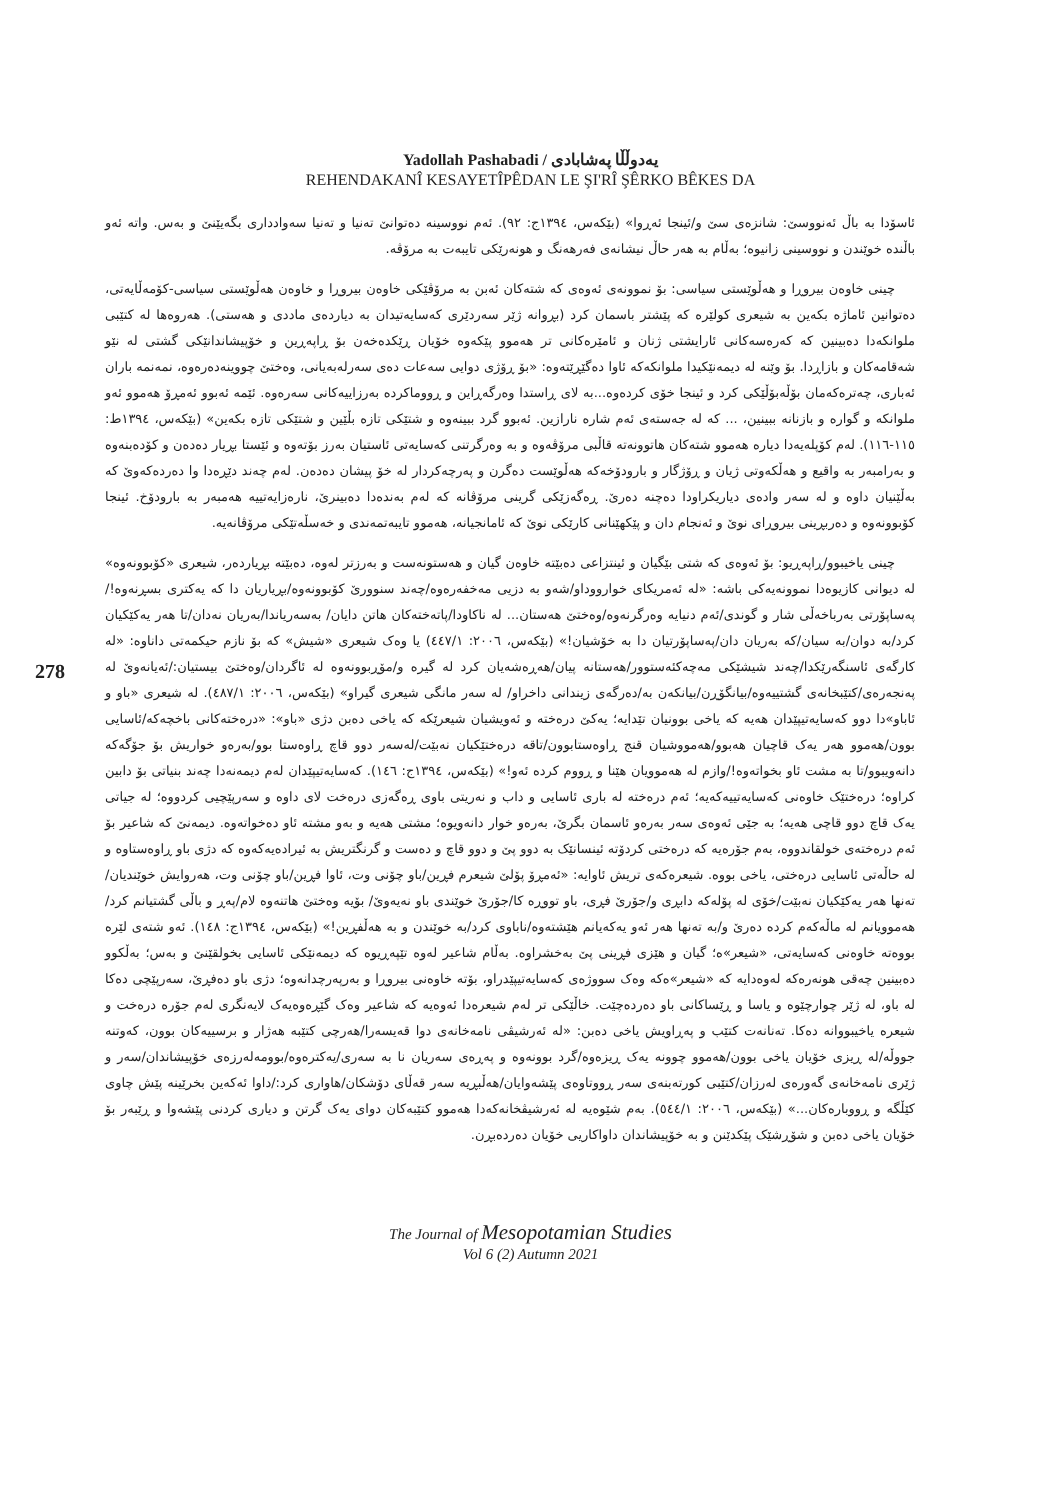Yadollah Pashabadi / یەدوڵڵا پەشابادی
REHENDAKANÎ KESAYETÎPÊDAN LE ŞI'RÎ ŞÊRKO BÊKES DA
278
ئاسۆدا بە باڵ ئەنووسێ: شانزەی سێ و/ئینجا ئەڕوا» (بێکەس، ١٣٩٤ج: ٩٢). ئەم نووسینە دەتوانێ تەنیا و تەنیا سەوادداری بگەیێنێ و بەس. واتە ئەو باڵندە خوێندن و نووسینی زانیوە؛ بەڵام بە هەر حاڵ نیشانەی فەرهەنگ و هونەرێکی تایبەت بە مرۆڤە.
چینی خاوەن بیروڕا و هەڵوێستی سیاسی: بۆ نموونەی ئەوەی کە شتەکان ئەبن بە مرۆڤێکی خاوەن بیروڕا و خاوەن هەڵوێستی سیاسی-کۆمەڵایەتی، دەتوانین ئاماژە بکەین بە شیعری کولێرە کە پێشتر باسمان کرد (بڕوانە ژێر سەردێری کەسایەتیدان بە دیاردەی ماددی و هەستی). هەروەها لە کتێبی ملوانکەدا دەبینین کە کەرەسەکانی ئارایشتی ژنان و ئامێرەکانی تر هەموو پێکەوە خۆیان ڕێکدەخەن بۆ ڕاپەڕین و خۆپیشاندانێکی گشتی لە نێو شەقامەکان و بازاڕدا. بۆ وێنە لە دیمەنێکیدا ملوانکەکە ئاوا دەگێڕێتەوە: «بۆ ڕۆژی دوایی سەعات دەی سەرلەبەیانی، وەختێ چووینەدەرەوە، نمەنمە باران ئەباری، چەترەکەمان بۆڵەبۆڵێکی کرد و ئینجا خۆی کردەوە...بە لای ڕاستدا وەرگەڕاین و ڕووماکردە بەرزاییەکانی سەرەوە. ئێمە ئەبوو ئەمڕۆ هەموو ئەو ملوانکە و گوارە و بازنانە ببینین، ... کە لە جەستەی ئەم شارە نارازین. ئەبوو گرد ببینەوە و شتێکی تازە بڵێین و شتێکی تازە بکەین» (بێکەس، ١٣٩٤ط: ١١٥-١١٦). لەم کۆپلەیەدا دیارە هەموو شتەکان هاتوونەتە قاڵبی مرۆڤەوە و بە وەرگرتنی کەسایەتی ئاستیان بەرز بۆتەوە و ئێستا بڕیار دەدەن و کۆدەبنەوە و بەرامبەر بە واقیع و هەڵکەوتی ژیان و ڕۆژگار و بارودۆخەکە هەڵوێست دەگرن و پەرچەکردار لە خۆ پیشان دەدەن. لەم چەند دێڕەدا وا دەردەکەوێ کە بەڵێنیان داوە و لە سەر وادەی دیاریکراودا دەچنە دەرێ. ڕەگەزێکی گرینی مرۆڤانە کە لەم بەندەدا دەبینرێ، نارەزایەتییە هەمبەر بە بارودۆخ. ئینجا کۆبوونەوە و دەربڕینی بیروڕای نوێ و ئەنجام دان و پێکهێنانی کارێکی نوێ کە ئامانجیانە، هەموو تایبەتمەندی و خەسڵەتێکی مرۆڤانەیە.
چینی یاخیبوو/ڕاپەڕیو: بۆ ئەوەی کە شتی بێگیان و ئینتزاعی دەبێتە خاوەن گیان و هەستونەست و بەرزتر لەوە، دەبێتە بڕیاردەر، شیعری «کۆبوونەوە» لە دیوانی کازیوەدا نموونەیەکی باشە: «لە ئەمریکای خوارووداو/شەو بە دزیی مەخفەرەوە/چەند سنوورێ کۆبوونەوە/بڕیاریان دا کە یەکتری بسڕنەوە!/پەساپۆرتی بەرباخەڵی شار و گوندی/ئەم دنیایە وەرگرنەوە/وەختێ هەستان... لە ناکاودا/پاتەختەکان هاتن دایان/ بەسەریاندا/بەریان نەدان/تا هەر یەکێکیان کرد/بە دوان/بە سیان/کە بەریان دان/پەساپۆرتیان دا بە خۆشیان!» (بێکەس، ٢٠٠٦: ٤٤٧/١) یا وەک شیعری «شیش» کە بۆ نازم حیکمەتی داناوە: «لە کارگەی ئاسنگەرێکدا/چەند شیشێکی مەچەکئەستوور/هەستانە پیان/هەڕەشەیان کرد لە گیرە و/مۆڕبوونەوە لە ئاگردان/وەختێ بیستیان:/ئەیانەوێ لە پەنجەرەی/کتێبخانەی گشتییەوە/بیانگۆڕن/بیانکەن بە/دەرگەی زیندانی داخراو/ لە سەر مانگی شیعری گیراو» (بێکەس، ٢٠٠٦: ٤٨٧/١). لە شیعری «باو و ئاباو»دا دوو کەسایەتیپێدان هەیە کە یاخی بوونیان تێدایە؛ یەکێ درەختە و ئەویشیان شیعرێکە کە یاخی دەبن دژی «باو»: «درەختەکانی باخچەکە/ئاسایی بوون/هەموو هەر یەک قاچیان هەبوو/هەمووشیان قنج ڕاوەستابوون/تاقە درەختێکیان نەبێت/لەسەر دوو قاچ ڕاوەستا بوو/بەرەو خواریش بۆ جۆگەکە دانەویبوو/تا بە مشت ئاو بخواتەوە!/وازم لە هەموویان هێنا و ڕووم کردە ئەو!» (بێکەس، ١٣٩٤ج: ١٤٦). کەسایەتیپێدان لەم دیمەنەدا چەند بنیاتی بۆ دابین کراوە؛ درەختێک خاوەنی کەسایەتییەکەیە؛ ئەم درەختە لە باری ئاسایی و داب و نەریتی باوی ڕەگەزی درەخت لای داوە و سەرپێچیی کردووە؛ لە جیاتی یەک قاچ دوو قاچی هەیە؛ بە جێی ئەوەی سەر بەرەو ئاسمان بگرێ، بەرەو خوار دانەویوە؛ مشتی هەیە و بەو مشتە ئاو دەخواتەوە. دیمەنێ کە شاعیر بۆ ئەم درەختەی خولقاندووە، بەم جۆرەیە کە درەختی کردۆتە ئینسانێک بە دوو پێ و دوو قاچ و دەست و گرنگتریش بە ئیرادەیەکەوە کە دژی باو ڕاوەستاوە و لە حاڵەتی ئاسایی درەختی، یاخی بووە. شیعرەکەی تریش ئاوایە: «ئەمڕۆ پۆلێ شیعرم فڕین/باو چۆنی وت، ئاوا فڕین/باو چۆنی وت، هەروایش خوێندیان/تەنها هەر یەکێکیان نەبێت/خۆی لە پۆلەکە دابڕی و/جۆرێ فڕی، باو تووڕە کا/جۆرێ خوێندی باو نەیەوێ/ بۆیە وەختێ هاتنەوە لام/پەڕ و باڵی گشتیانم کرد/هەموویانم لە ماڵەکەم کردە دەرێ و/بە تەنها هەر ئەو یەکەیانم هێشتەوە/ناباوی کرد/بە خوێندن و بە هەڵفڕین!» (بێکەس، ١٣٩٤ج: ١٤٨). ئەو شتەی لێرە بووەتە خاوەنی کەسایەتی، «شیعر»ە؛ گیان و هێزی فڕینی پێ بەخشراوە. بەڵام شاعیر لەوە تێپەڕیوە کە دیمەنێکی ئاسایی بخولقێنێ و بەس؛ بەڵکوو دەبینین چەقی هونەرەکە لەوەدایە کە «شیعر»ەکە وەک سووژەی کەسایەتیپێدراو، بۆتە خاوەنی بیروڕا و بەرپەرچدانەوە؛ دژی باو دەفڕێ، سەرپێچی دەکا لە باو، لە ژێر چوارچێوە و یاسا و ڕێساکانی باو دەردەچێت. خاڵێکی تر لەم شیعرەدا ئەوەیە کە شاعیر وەک گێڕەوەیەک لایەنگری لەم جۆرە درەخت و شیعرە یاخیبووانە دەکا. تەنانەت کتێب و پەڕاویش یاخی دەبن: «لە ئەرشیڤی نامەخانەی دوا قەیسەرا/هەرچی کتێبە هەژار و برسییەکان بوون، کەوتنە جووڵە/لە ڕیزی خۆیان یاخی بوون/هەموو چوونە یەک ڕیزەوە/گرد بوونەوە و پەڕەی سەریان نا بە سەری/یەکترەوە/بوومەلەرزەی خۆپیشاندان/سەر و ژێری نامەخانەی گەورەی لەرزان/کتێبی کورتەبنەی سەر ڕووتاوەی پێشەوایان/هەڵبڕیە سەر قەڵای دۆشکان/هاواری کرد:/داوا ئەکەین بخرێینە پێش چاوی کێڵگە و ڕووبارەکان...» (بێکەس، ٢٠٠٦: ٥٤٤/١). بەم شێوەیە لە ئەرشیڤخانەکەدا هەموو کتێبەکان دوای یەک گرتن و دیاری کردنی پێشەوا و ڕێبەر بۆ خۆیان یاخی دەبن و شۆڕشێک پێکدێنن و بە خۆپیشاندان داواکاریی خۆیان دەردەبڕن.
The Journal of Mesopotamian Studies
Vol 6 (2) Autumn 2021